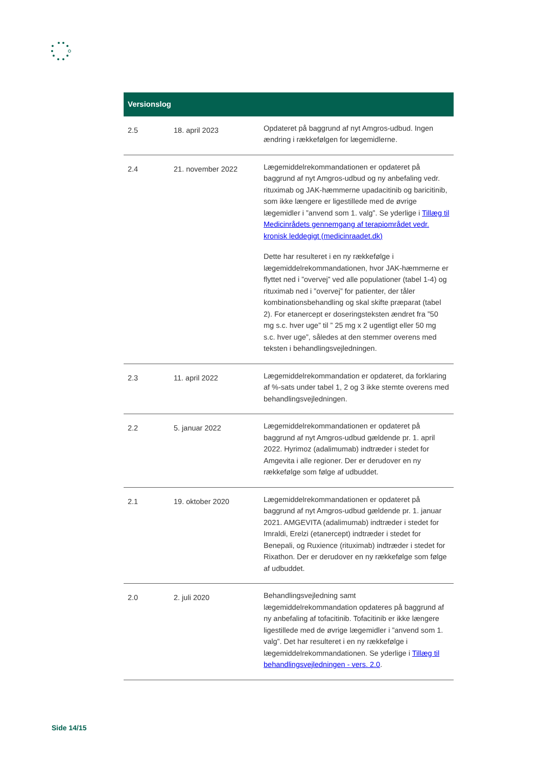| Versionslog | | |
| --- | --- | --- |
| 2.5 | 18. april 2023 | Opdateret på baggrund af nyt Amgros-udbud. Ingen ændring i rækkefølgen for lægemidlerne. |
| 2.4 | 21. november 2022 | Lægemiddelrekommandationen er opdateret på baggrund af nyt Amgros-udbud og ny anbefaling vedr. rituximab og JAK-hæmmerne upadacitinib og baricitinib, som ikke længere er ligestillede med de øvrige lægemidler i ”anvend som 1. valg”. Se yderlige i Tillæg til Medicinrådets gennemgang af terapiområdet vedr. kronisk leddegigt (medicinraadet.dk) Dette har resulteret i en ny rækkefølge i lægemiddelrekommandationen, hvor JAK-hæmmerne er flyttet ned i ”overvej” ved alle populationer (tabel 1-4) og rituximab ned i ”overvej” for patienter, der tåler kombinationsbehandling og skal skifte præparat (tabel 2). For etanercept er doseringsteksten ændret fra ”50 mg s.c. hver uge” til ” 25 mg x 2 ugentligt eller 50 mg s.c. hver uge”, således at den stemmer overens med teksten i behandlingsvejledningen. |
| 2.3 | 11. april 2022 | Lægemiddelrekommandation er opdateret, da forklaring af %-sats under tabel 1, 2 og 3 ikke stemte overens med behandlingsvejledningen. |
| 2.2 | 5. januar 2022 | Lægemiddelrekommandationen er opdateret på baggrund af nyt Amgros-udbud gældende pr. 1. april 2022. Hyrimoz (adalimumab) indtræder i stedet for Amgevita i alle regioner. Der er derudover en ny rækkefølge som følge af udbuddet. |
| 2.1 | 19. oktober 2020 | Lægemiddelrekommandationen er opdateret på baggrund af nyt Amgros-udbud gældende pr. 1. januar 2021. AMGEVITA (adalimumab) indtræder i stedet for Imraldi, Erelzi (etanercept) indtræder i stedet for Benepali, og Ruxience (rituximab) indtræder i stedet for Rixathon. Der er derudover en ny rækkefølge som følge af udbuddet. |
| 2.0 | 2. juli 2020 | Behandlingsvejledning samt lægemiddelrekommandation opdateres på baggrund af ny anbefaling af tofacitinib. Tofacitinib er ikke længere ligestillede med de øvrige lægemidler i ”anvend som 1. valg”. Det har resulteret i en ny rækkefølge i lægemiddelrekommandationen. Se yderlige i Tillæg til behandlingsvejledningen - vers. 2.0 . |
Side 14/15